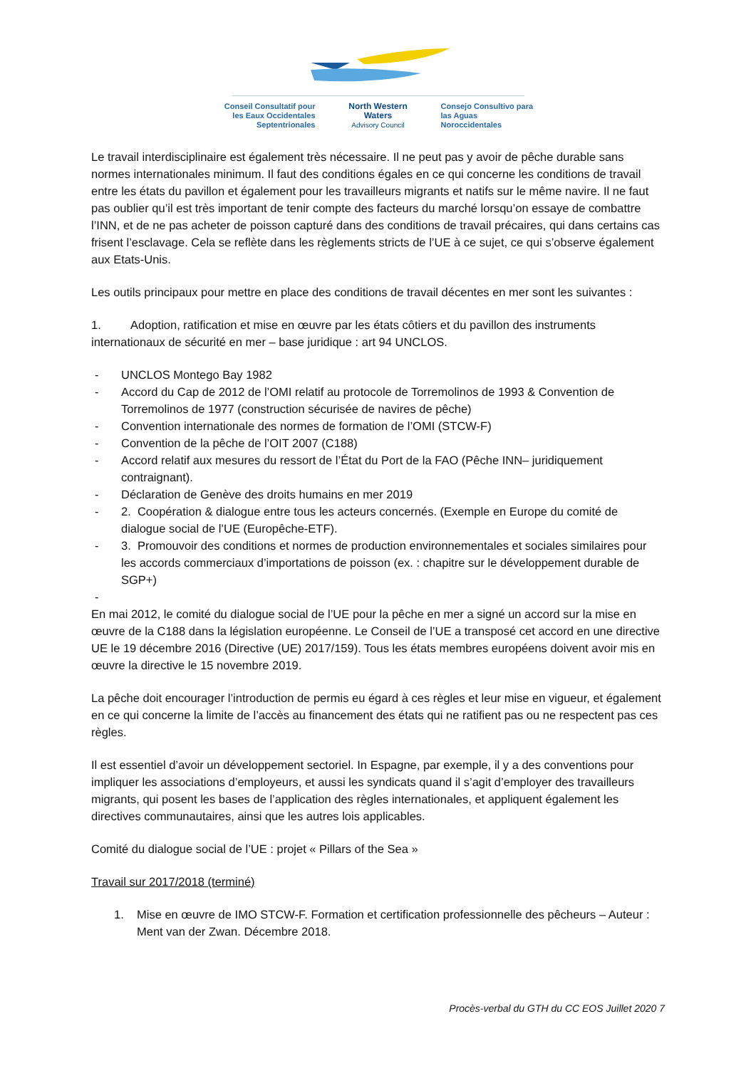Conseil Consultatif pour
les Eaux Occidentales
Septentrionales
North Western
Waters
Advisory Council
Consejo Consultivo para
las Aguas
Noroccidentales
Le travail interdisciplinaire est également très nécessaire. Il ne peut pas y avoir de pêche durable sans normes internationales minimum. Il faut des conditions égales en ce qui concerne les conditions de travail entre les états du pavillon et également pour les travailleurs migrants et natifs sur le même navire. Il ne faut pas oublier qu’il est très important de tenir compte des facteurs du marché lorsqu’on essaye de combattre l’INN, et de ne pas acheter de poisson capturé dans des conditions de travail précaires, qui dans certains cas frisent l’esclavage. Cela se reflète dans les règlements stricts de l’UE à ce sujet, ce qui s’observe également aux Etats-Unis.
Les outils principaux pour mettre en place des conditions de travail décentes en mer sont les suivantes :
1. Adoption, ratification et mise en œuvre par les états côtiers et du pavillon des instruments internationaux de sécurité en mer – base juridique : art 94 UNCLOS.
- UNCLOS Montego Bay 1982
- Accord du Cap de 2012 de l’OMI relatif au protocole de Torremolinos de 1993 & Convention de Torremolinos de 1977 (construction sécurisée de navires de pêche)
- Convention internationale des normes de formation de l’OMI (STCW-F)
- Convention de la pêche de l’OIT 2007 (C188)
- Accord relatif aux mesures du ressort de l’État du Port de la FAO (Pêche INN– juridiquement contraignant).
- Déclaration de Genève des droits humains en mer 2019
- 2. Coopération & dialogue entre tous les acteurs concernés. (Exemple en Europe du comité de dialogue social de l’UE (Europêche-ETF).
- 3. Promouvoir des conditions et normes de production environnementales et sociales similaires pour les accords commerciaux d’importations de poisson (ex. : chapitre sur le développement durable de SGP+)
-
En mai 2012, le comité du dialogue social de l’UE pour la pêche en mer a signé un accord sur la mise en œuvre de la C188 dans la législation européenne. Le Conseil de l’UE a transposé cet accord en une directive UE le 19 décembre 2016 (Directive (UE) 2017/159). Tous les états membres européens doivent avoir mis en œuvre la directive le 15 novembre 2019.
La pêche doit encourager l’introduction de permis eu égard à ces règles et leur mise en vigueur, et également en ce qui concerne la limite de l’accès au financement des états qui ne ratifient pas ou ne respectent pas ces règles.
Il est essentiel d’avoir un développement sectoriel. In Espagne, par exemple, il y a des conventions pour impliquer les associations d’employeurs, et aussi les syndicats quand il s’agit d’employer des travailleurs migrants, qui posent les bases de l’application des règles internationales, et appliquent également les directives communautaires, ainsi que les autres lois applicables.
Comité du dialogue social de l’UE : projet « Pillars of the Sea »
Travail sur 2017/2018 (terminé)
1. Mise en œuvre de IMO STCW-F. Formation et certification professionnelle des pêcheurs – Auteur : Ment van der Zwan. Décembre 2018.
Procès-verbal du GTH du CC EOS Juillet 2020 7